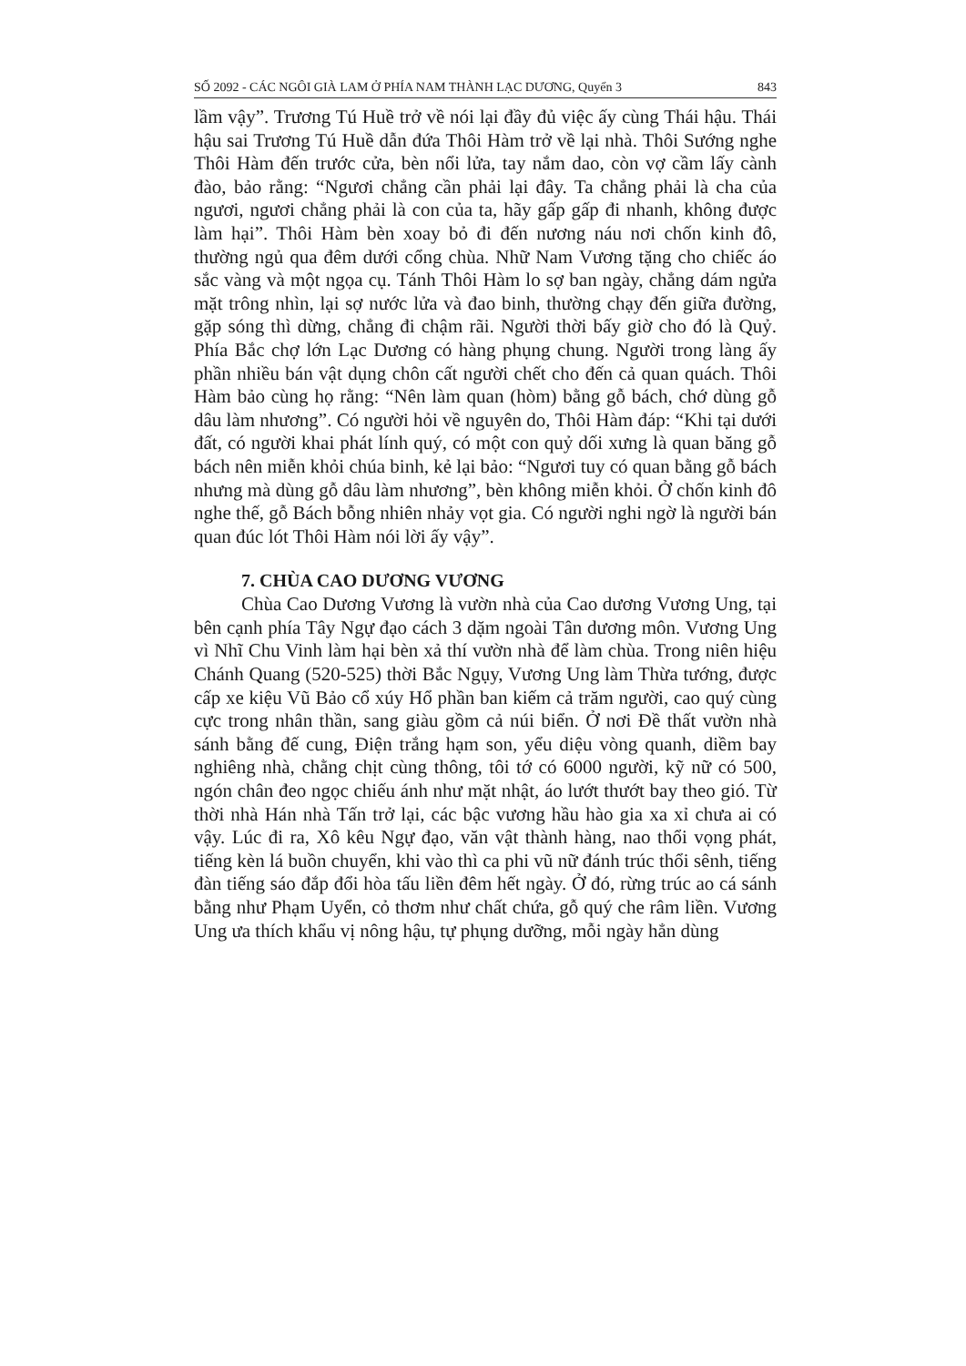SỐ 2092 - CÁC NGÔI GIÀ LAM Ở PHÍA NAM THÀNH LẠC DƯƠNG, Quyển 3 843
lầm vậy”. Trương Tú Huề trở về nói lại đầy đủ việc ấy cùng Thái hậu. Thái hậu sai Trương Tú Huề dẫn đứa Thôi Hàm trở về lại nhà. Thôi Sướng nghe Thôi Hàm đến trước cửa, bèn nổi lửa, tay nắm dao, còn vợ cầm lấy cành đào, bảo rằng: “Ngươi chẳng cần phải lại đây. Ta chẳng phải là cha của ngươi, ngươi chẳng phải là con của ta, hãy gấp gấp đi nhanh, không được làm hại”. Thôi Hàm bèn xoay bỏ đi đến nương náu nơi chốn kinh đô, thường ngủ qua đêm dưới cổng chùa. Nhữ Nam Vương tặng cho chiếc áo sắc vàng và một ngọa cụ. Tánh Thôi Hàm lo sợ ban ngày, chẳng dám ngửa mặt trông nhìn, lại sợ nước lửa và đao binh, thường chạy đến giữa đường, gặp sóng thì dừng, chẳng đi chậm rãi. Người thời bấy giờ cho đó là Quỷ. Phía Bắc chợ lớn Lạc Dương có hàng phụng chung. Người trong làng ấy phần nhiều bán vật dụng chôn cất người chết cho đến cả quan quách. Thôi Hàm bảo cùng họ rằng: “Nên làm quan (hòm) bằng gỗ bách, chớ dùng gỗ dâu làm nhương”. Có người hỏi về nguyên do, Thôi Hàm đáp: “Khi tại dưới đất, có người khai phát lính quý, có một con quỷ dối xưng là quan băng gỗ bách nên miễn khỏi chúa binh, kẻ lại bảo: “Ngươi tuy có quan bằng gỗ bách nhưng mà dùng gỗ dâu làm nhương”, bèn không miễn khỏi. Ở chốn kinh đô nghe thế, gỗ Bách bỗng nhiên nhảy vọt gia. Có người nghi ngờ là người bán quan đúc lót Thôi Hàm nói lời ấy vậy”.
7. CHÙA CAO DƯƠNG VƯƠNG
Chùa Cao Dương Vương là vườn nhà của Cao dương Vương Ung, tại bên cạnh phía Tây Ngự đạo cách 3 dặm ngoài Tân dương môn. Vương Ung vì Nhĩ Chu Vinh làm hại bèn xả thí vườn nhà để làm chùa. Trong niên hiệu Chánh Quang (520-525) thời Bắc Ngụy, Vương Ung làm Thừa tướng, được cấp xe kiệu Vũ Bảo cổ xúy Hổ phần ban kiếm cả trăm người, cao quý cùng cực trong nhân thần, sang giàu gồm cả núi biển. Ở nơi Đề thất vườn nhà sánh bằng đế cung, Điện trắng hạm son, yểu diệu vòng quanh, diềm bay nghiêng nhà, chằng chịt cùng thông, tôi tớ có 6000 người, kỹ nữ có 500, ngón chân đeo ngọc chiếu ánh như mặt nhật, áo lướt thướt bay theo gió. Từ thời nhà Hán nhà Tấn trở lại, các bậc vương hầu hào gia xa xỉ chưa ai có vậy. Lúc đi ra, Xô kêu Ngự đạo, văn vật thành hàng, nao thổi vọng phát, tiếng kèn lá buồn chuyển, khi vào thì ca phi vũ nữ đánh trúc thổi sênh, tiếng đàn tiếng sáo đắp đổi hòa tấu liền đêm hết ngày. Ở đó, rừng trúc ao cá sánh bằng như Phạm Uyển, cỏ thơm như chất chứa, gỗ quý che râm liền. Vương Ung ưa thích khẩu vị nông hậu, tự phụng dưỡng, mỗi ngày hẳn dùng